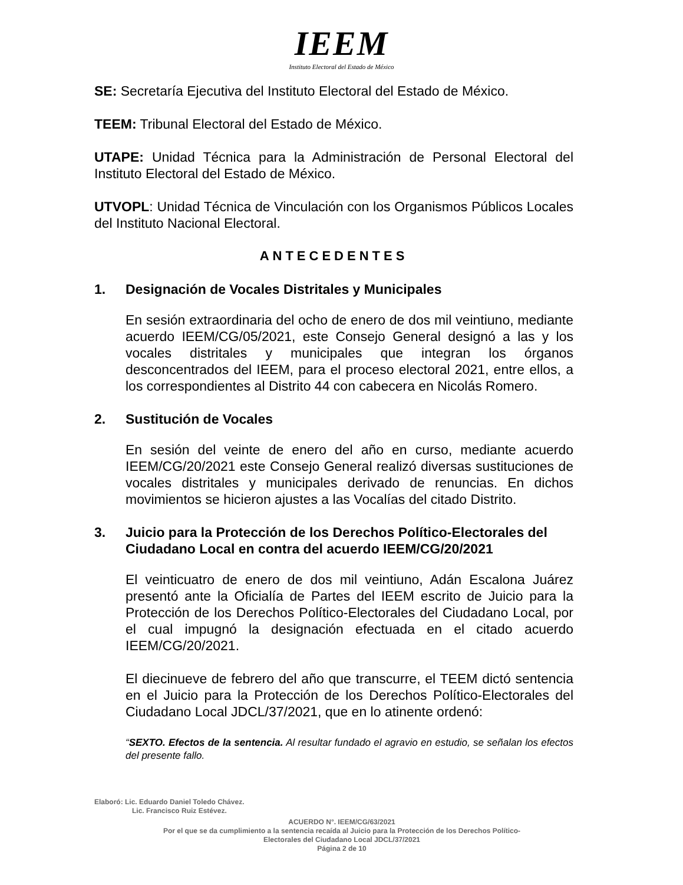IEEM
Instituto Electoral del Estado de México
SE: Secretaría Ejecutiva del Instituto Electoral del Estado de México.
TEEM: Tribunal Electoral del Estado de México.
UTAPE: Unidad Técnica para la Administración de Personal Electoral del Instituto Electoral del Estado de México.
UTVOPL: Unidad Técnica de Vinculación con los Organismos Públicos Locales del Instituto Nacional Electoral.
ANTECEDENTES
1. Designación de Vocales Distritales y Municipales
En sesión extraordinaria del ocho de enero de dos mil veintiuno, mediante acuerdo IEEM/CG/05/2021, este Consejo General designó a las y los vocales distritales y municipales que integran los órganos desconcentrados del IEEM, para el proceso electoral 2021, entre ellos, a los correspondientes al Distrito 44 con cabecera en Nicolás Romero.
2. Sustitución de Vocales
En sesión del veinte de enero del año en curso, mediante acuerdo IEEM/CG/20/2021 este Consejo General realizó diversas sustituciones de vocales distritales y municipales derivado de renuncias. En dichos movimientos se hicieron ajustes a las Vocalías del citado Distrito.
3. Juicio para la Protección de los Derechos Político-Electorales del Ciudadano Local en contra del acuerdo IEEM/CG/20/2021
El veinticuatro de enero de dos mil veintiuno, Adán Escalona Juárez presentó ante la Oficialía de Partes del IEEM escrito de Juicio para la Protección de los Derechos Político-Electorales del Ciudadano Local, por el cual impugnó la designación efectuada en el citado acuerdo IEEM/CG/20/2021.
El diecinueve de febrero del año que transcurre, el TEEM dictó sentencia en el Juicio para la Protección de los Derechos Político-Electorales del Ciudadano Local JDCL/37/2021, que en lo atinente ordenó:
“SEXTO. Efectos de la sentencia. Al resultar fundado el agravio en estudio, se señalan los efectos del presente fallo.
Elaboró: Lic. Eduardo Daniel Toledo Chávez.
Lic. Francisco Ruiz Estévez.
ACUERDO N°. IEEM/CG/63/2021
Por el que se da cumplimiento a la sentencia recaída al Juicio para la Protección de los Derechos Político-
Electorales del Ciudadano Local JDCL/37/2021
Página 2 de 10